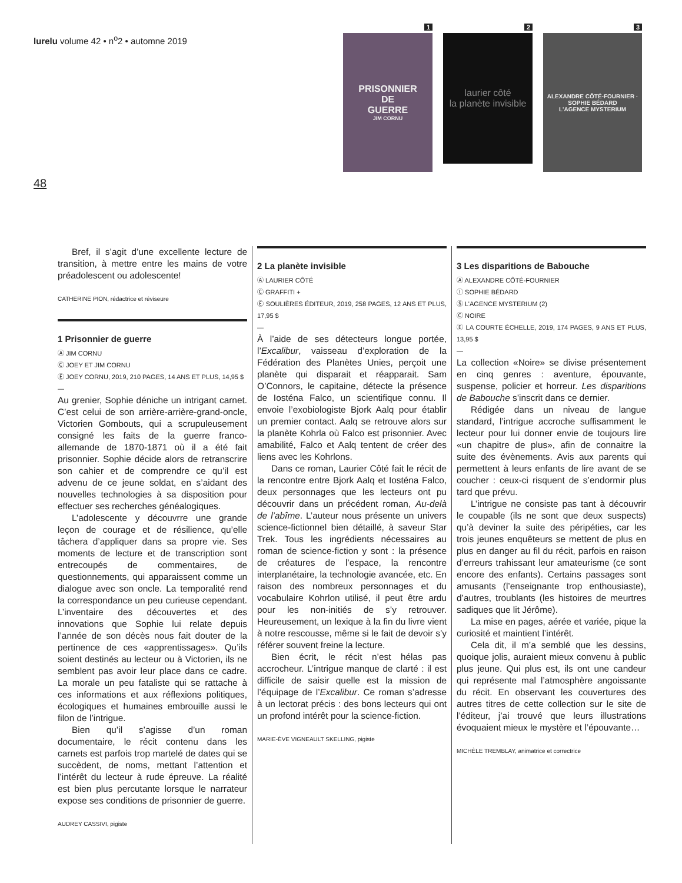lurelu volume 42 • n<sup>o</sup>2 • automne 2019
1
PRISONNIER
DE
GUERRE
JIM CORNU
2
laurier côté
la planète invisible
3
ALEXANDRE CÔTÉ-FOURNIER · SOPHIE BÉDARD
L'AGENCE MYSTERIUM
48
Bref, il s’agit d’une excellente lecture de transition, à mettre entre les mains de votre préadolescent ou adolescente!
CATHERINE PION, rédactrice et réviseure
1 Prisonnier de guerre
Ⓐ JIM CORNU
Ⓒ JOEY ET JIM CORNU
Ⓔ JOEY CORNU, 2019, 210 PAGES, 14 ANS ET PLUS, 14,95 $
—
Au grenier, Sophie déniche un intrigant carnet. C’est celui de son arrière-arrière-grand-oncle, Victorien Gombouts, qui a scrupuleusement consigné les faits de la guerre franco-allemande de 1870-1871 où il a été fait prisonnier. Sophie décide alors de retranscrire son cahier et de comprendre ce qu’il est advenu de ce jeune soldat, en s’aidant des nouvelles technologies à sa disposition pour effectuer ses recherches généalogiques.
L’adolescente y découvrre une grande leçon de courage et de résilience, qu’elle tâchera d’appliquer dans sa propre vie. Ses moments de lecture et de transcription sont entrecoupés de commentaires, de questionnements, qui apparaissent comme un dialogue avec son oncle. La temporalité rend la correspondance un peu curieuse cependant. L’inventaire des découvertes et des innovations que Sophie lui relate depuis l’année de son décès nous fait douter de la pertinence de ces «apprentissages». Qu’ils soient destinés au lecteur ou à Victorien, ils ne semblent pas avoir leur place dans ce cadre. La morale un peu fataliste qui se rattache à ces informations et aux réflexions politiques, écologiques et humaines embrouille aussi le filon de l’intrigue.
Bien qu’il s’agisse d’un roman documentaire, le récit contenu dans les carnets est parfois trop martelé de dates qui se succèdent, de noms, mettant l’attention et l’intérêt du lecteur à rude épreuve. La réalité est bien plus percutante lorsque le narrateur expose ses conditions de prisonnier de guerre.
AUDREY CASSIVI, pigiste
2 La planète invisible
Ⓐ LAURIER CÔTÉ
Ⓒ GRAFFITI +
Ⓔ SOULIÈRES ÉDITEUR, 2019, 258 PAGES, 12 ANS ET PLUS, 17,95 $
—
À l’aide de ses détecteurs longue portée, l’Excalibur, vaisseau d’exploration de la Fédération des Planètes Unies, perçoit une planète qui disparait et réapparait. Sam O’Connors, le capitaine, détecte la présence de Iosténa Falco, un scientifique connu. Il envoie l’exobiologiste Bjork Aalq pour établir un premier contact. Aalq se retrouve alors sur la planète Kohrla où Falco est prisonnier. Avec amabilité, Falco et Aalq tentent de créer des liens avec les Kohrlons.
Dans ce roman, Laurier Côté fait le récit de la rencontre entre Bjork Aalq et Iosténa Falco, deux personnages que les lecteurs ont pu découvrir dans un précédent roman, Au-delà de l’abîme. L’auteur nous présente un univers science-fictionnel bien détaillé, à saveur Star Trek. Tous les ingrédients nécessaires au roman de science-fiction y sont : la présence de créatures de l’espace, la rencontre interplanétaire, la technologie avancée, etc. En raison des nombreux personnages et du vocabulaire Kohrlon utilisé, il peut être ardu pour les non-initiés de s’y retrouver. Heureusement, un lexique à la fin du livre vient à notre rescousse, même si le fait de devoir s’y référer souvent freine la lecture.
Bien écrit, le récit n’est hélas pas accrocheur. L’intrigue manque de clarté : il est difficile de saisir quelle est la mission de l’équipage de l’Excalibur. Ce roman s’adresse à un lectorat précis : des bons lecteurs qui ont un profond intérêt pour la science-fiction.
MARIE-ÈVE VIGNEAULT SKELLING, pigiste
3 Les disparitions de Babouche
Ⓐ ALEXANDRE CÔTÉ-FOURNIER
Ⓘ SOPHIE BÉDARD
Ⓢ L’AGENCE MYSTERIUM (2)
Ⓒ NOIRE
Ⓔ LA COURTE ÉCHELLE, 2019, 174 PAGES, 9 ANS ET PLUS, 13,95 $
—
La collection «Noire» se divise présentement en cinq genres : aventure, épouvante, suspense, policier et horreur. Les disparitions de Babouche s’inscrit dans ce dernier.
Rédigée dans un niveau de langue standard, l’intrigue accroche suffisamment le lecteur pour lui donner envie de toujours lire «un chapitre de plus», afin de connaitre la suite des évènements. Avis aux parents qui permettent à leurs enfants de lire avant de se coucher : ceux-ci risquent de s’endormir plus tard que prévu.
L’intrigue ne consiste pas tant à découvrir le coupable (ils ne sont que deux suspects) qu’à deviner la suite des péripéties, car les trois jeunes enquêteurs se mettent de plus en plus en danger au fil du récit, parfois en raison d’erreurs trahissant leur amateurisme (ce sont encore des enfants). Certains passages sont amusants (l’enseignante trop enthousiaste), d’autres, troublants (les histoires de meurtres sadiques que lit Jérôme).
La mise en pages, aérée et variée, pique la curiosité et maintient l’intérêt.
Cela dit, il m’a semblé que les dessins, quoique jolis, auraient mieux convenu à public plus jeune. Qui plus est, ils ont une candeur qui représente mal l’atmosphère angoissante du récit. En observant les couvertures des autres titres de cette collection sur le site de l’éditeur, j’ai trouvé que leurs illustrations évoquaient mieux le mystère et l’épouvante…
MICHÈLE TREMBLAY, animatrice et correctrice